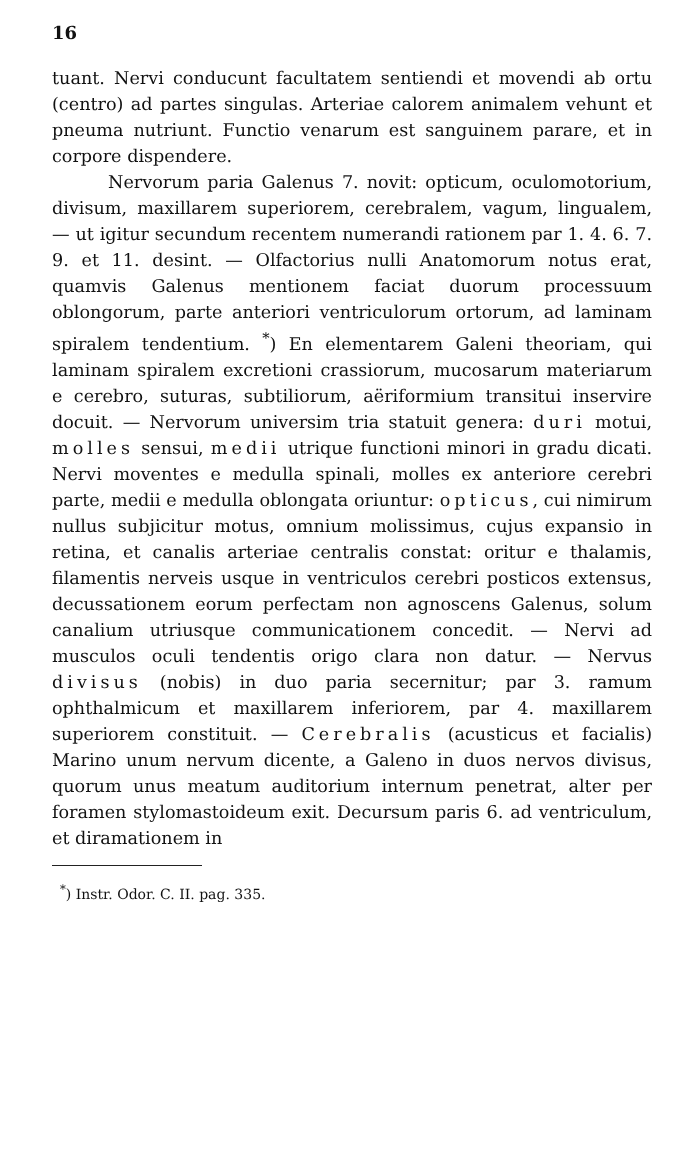16
tuant. Nervi conducunt facultatem sentiendi et movendi ab ortu (centro) ad partes singulas. Arteriae calorem animalem vehunt et pneuma nutriunt. Functio venarum est sanguinem parare, et in corpore dispendere.
Nervorum paria Galenus 7. novit: opticum, oculomotorium, divisum, maxillarem superiorem, cerebralem, vagum, lingualem, — ut igitur secundum recentem numerandi rationem par 1. 4. 6. 7. 9. et 11. desint. — Olfactorius nulli Anatomorum notus erat, quamvis Galenus mentionem faciat duorum processuum oblongorum, parte anteriori ventriculorum ortorum, ad laminam spiralem tendentium. <sup>*</sup>) En elementarem Galeni theoriam, qui laminam spiralem excretioni crassiorum, mucosarum materiarum e cerebro, suturas, subtiliorum, aëriformium transitui inservire docuit. — Nervorum universim tria statuit genera: duri motui, molles sensui, medii utrique functioni minori in gradu dicati. Nervi moventes e medulla spinali, molles ex anteriore cerebri parte, medii e medulla oblongata oriuntur: opticus, cui nimirum nullus subjicitur motus, omnium molissimus, cujus expansio in retina, et canalis arteriae centralis constat: oritur e thalamis, filamentis nerveis usque in ventriculos cerebri posticos extensus, decussationem eorum perfectam non agnoscens Galenus, solum canalium utriusque communicationem concedit. — Nervi ad musculos oculi tendentis origo clara non datur. — Nervus divisus (nobis) in duo paria secernitur; par 3. ramum ophthalmicum et maxillarem inferiorem, par 4. maxillarem superiorem constituit. — Cerebralis (acusticus et facialis) Marino unum nervum dicente, a Galeno in duos nervos divisus, quorum unus meatum auditorium internum penetrat, alter per foramen stylomastoideum exit. Decursum paris 6. ad ventriculum, et diramationem in
<sup>*</sup>) Instr. Odor. C. II. pag. 335.